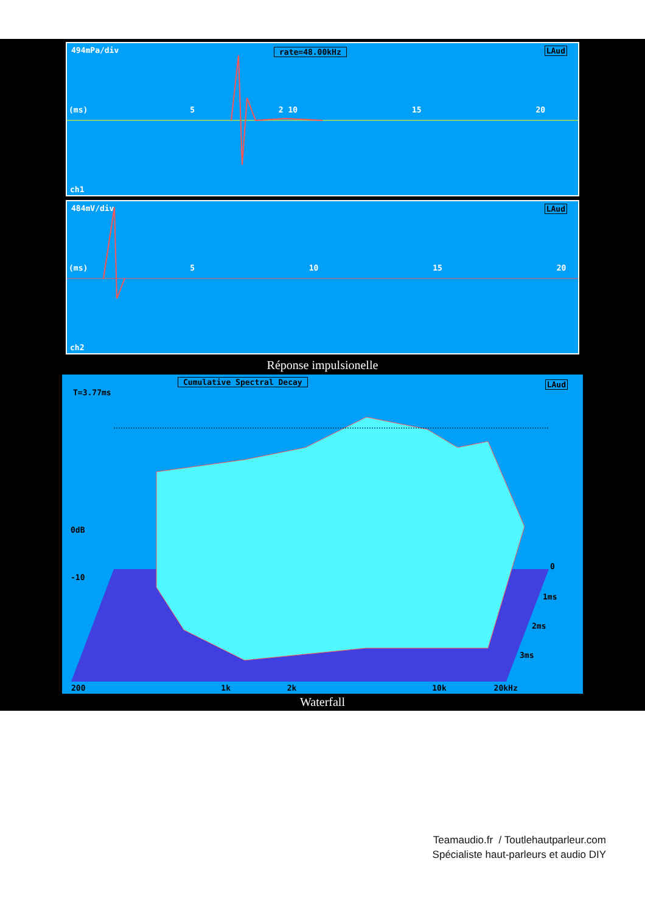494mPa/div rate=48.00kHz LAud
(ms) 5 2 10 15 20
ch1
484mV/div LAud
(ms) 5 10 15 20
ch2
Réponse impulsionelle
Cumulative Spectral Decay LAud
T=3.77ms
0dB
-10
0
1ms
2ms
3ms
200 1k 2k 10k 20kHz
Waterfall
Teamaudio.fr / Toutlehautparleur.com
Spécialiste haut-parleurs et audio DIY